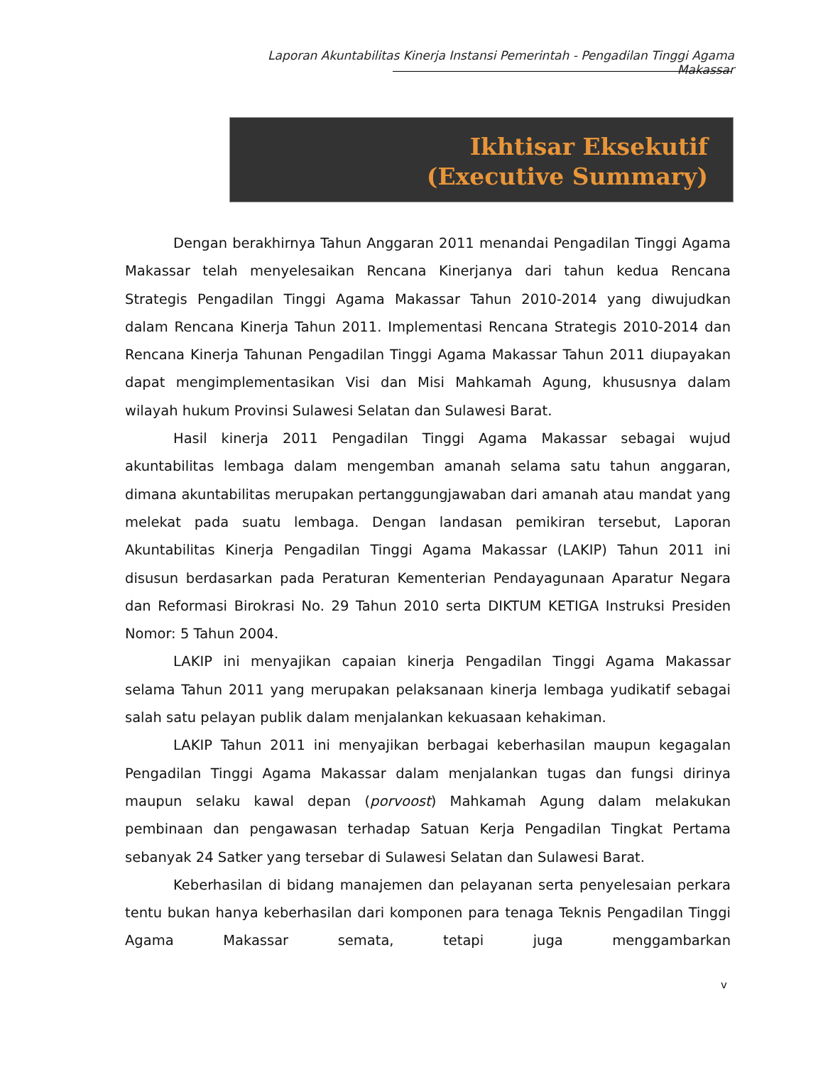Laporan Akuntabilitas Kinerja Instansi Pemerintah - Pengadilan Tinggi Agama Makassar
Ikhtisar Eksekutif
(Executive Summary)
Dengan berakhirnya Tahun Anggaran 2011 menandai Pengadilan Tinggi Agama Makassar telah menyelesaikan Rencana Kinerjanya dari tahun kedua Rencana Strategis Pengadilan Tinggi Agama Makassar Tahun 2010-2014 yang diwujudkan dalam Rencana Kinerja Tahun 2011. Implementasi Rencana Strategis 2010-2014 dan Rencana Kinerja Tahunan Pengadilan Tinggi Agama Makassar Tahun 2011 diupayakan dapat mengimplementasikan Visi dan Misi Mahkamah Agung, khususnya dalam wilayah hukum Provinsi Sulawesi Selatan dan Sulawesi Barat.
Hasil kinerja 2011 Pengadilan Tinggi Agama Makassar sebagai wujud akuntabilitas lembaga dalam mengemban amanah selama satu tahun anggaran, dimana akuntabilitas merupakan pertanggungjawaban dari amanah atau mandat yang melekat pada suatu lembaga. Dengan landasan pemikiran tersebut, Laporan Akuntabilitas Kinerja Pengadilan Tinggi Agama Makassar (LAKIP) Tahun 2011 ini disusun berdasarkan pada Peraturan Kementerian Pendayagunaan Aparatur Negara dan Reformasi Birokrasi No. 29 Tahun 2010 serta DIKTUM KETIGA Instruksi Presiden Nomor: 5 Tahun 2004.
LAKIP ini menyajikan capaian kinerja Pengadilan Tinggi Agama Makassar selama Tahun 2011 yang merupakan pelaksanaan kinerja lembaga yudikatif sebagai salah satu pelayan publik dalam menjalankan kekuasaan kehakiman.
LAKIP Tahun 2011 ini menyajikan berbagai keberhasilan maupun kegagalan Pengadilan Tinggi Agama Makassar dalam menjalankan tugas dan fungsi dirinya maupun selaku kawal depan (porvoost) Mahkamah Agung dalam melakukan pembinaan dan pengawasan terhadap Satuan Kerja Pengadilan Tingkat Pertama sebanyak 24 Satker yang tersebar di Sulawesi Selatan dan Sulawesi Barat.
Keberhasilan di bidang manajemen dan pelayanan serta penyelesaian perkara tentu bukan hanya keberhasilan dari komponen para tenaga Teknis Pengadilan Tinggi Agama Makassar semata, tetapi juga menggambarkan
v